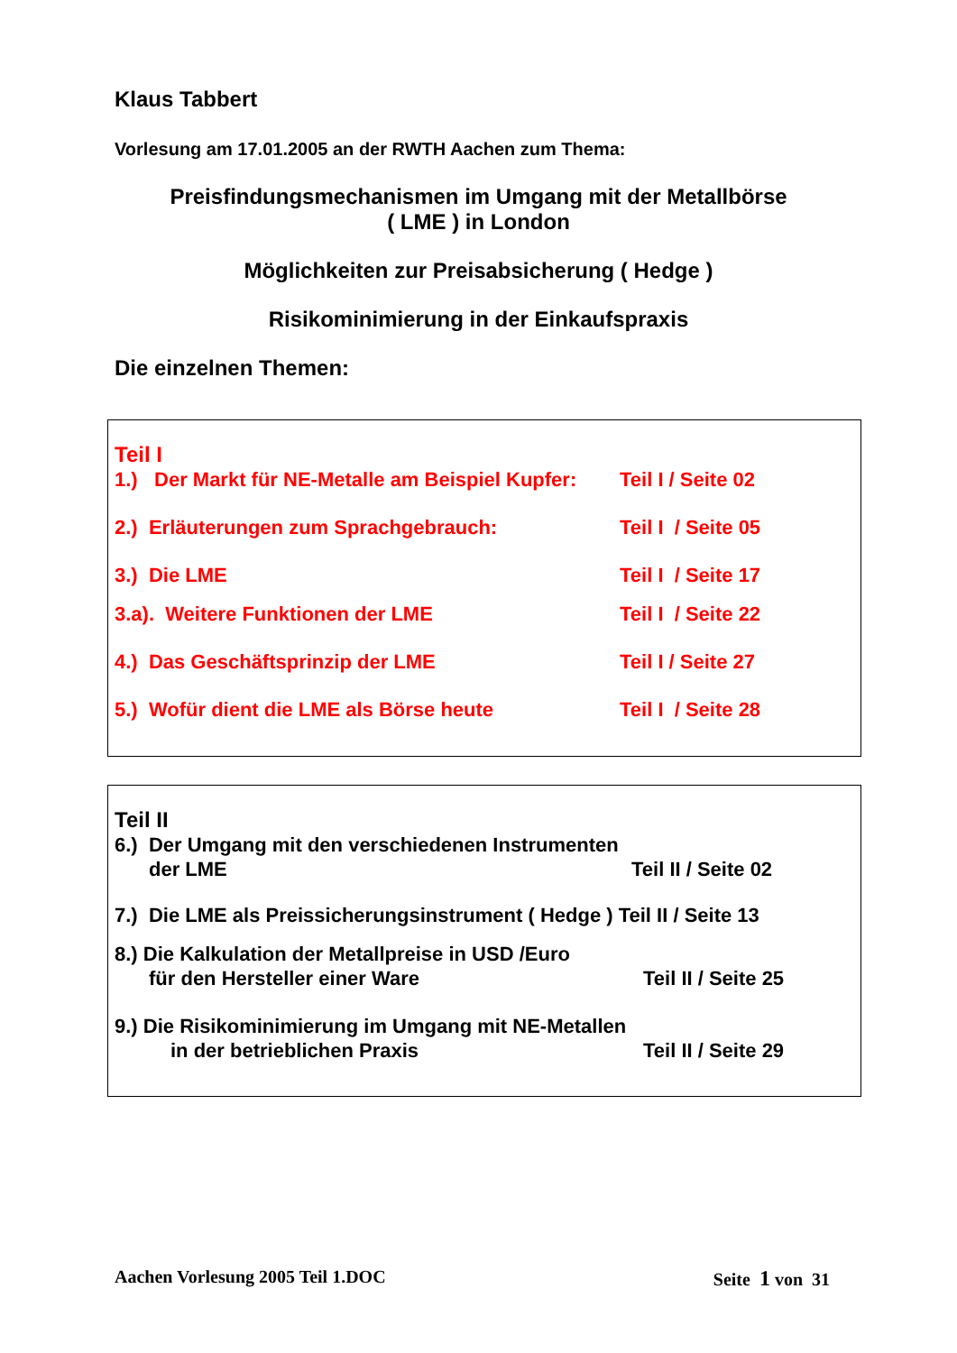Klaus Tabbert
Vorlesung am 17.01.2005 an der RWTH Aachen zum Thema:
Preisfindungsmechanismen im Umgang mit der Metallbörse
( LME ) in London
Möglichkeiten zur Preisabsicherung ( Hedge )
Risikominimierung in der Einkaufspraxis
Die einzelnen Themen:
Teil I
1.) Der Markt für NE-Metalle am Beispiel Kupfer:
Teil I / Seite 02
2.) Erläuterungen zum Sprachgebrauch: Teil I / Seite 05
3.) Die LME Teil I / Seite 17
3.a). Weitere Funktionen der LME Teil I / Seite 22
4.) Das Geschäftsprinzip der LME Teil I / Seite 27
5.) Wofür dient die LME als Börse heute Teil I / Seite 28
Teil II
6.) Der Umgang mit den verschiedenen Instrumenten
der LME Teil II / Seite 02
7.) Die LME als Preissicherungsinstrument ( Hedge ) Teil II / Seite 13
8.) Die Kalkulation der Metallpreise in USD /Euro
für den Hersteller einer Ware Teil II / Seite 25
9.) Die Risikominimierung im Umgang mit NE-Metallen
in der betrieblichen Praxis Teil II / Seite 29
Aachen Vorlesung 2005 Teil 1.DOC Seite 1 von 31